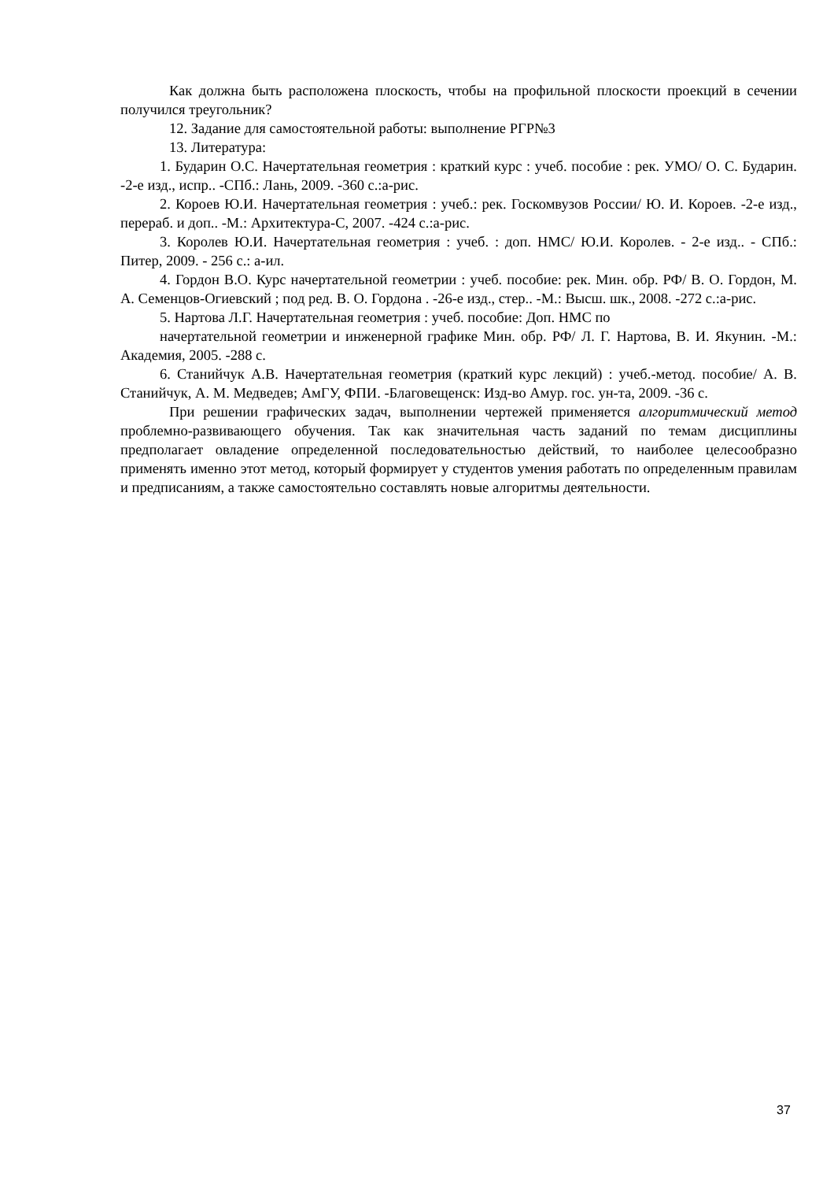Как должна быть расположена плоскость, чтобы на профильной плоскости проекций в сечении получился треугольник?
12. Задание для самостоятельной работы: выполнение РГР№3
13. Литература:
1. Бударин О.С. Начертательная геометрия : краткий курс : учеб. пособие : рек. УМО/ О. С. Бударин. -2-е изд., испр.. -СПб.: Лань, 2009. -360 с.:а-рис.
2. Короев Ю.И. Начертательная геометрия : учеб.: рек. Госкомвузов России/ Ю. И. Короев. -2-е изд., перераб. и доп.. -М.: Архитектура-С, 2007. -424 с.:а-рис.
3. Королев Ю.И. Начертательная геометрия : учеб. : доп. НМС/ Ю.И. Королев. - 2-е изд.. - СПб.: Питер, 2009. - 256 с.: а-ил.
4. Гордон В.О. Курс начертательной геометрии : учеб. пособие: рек. Мин. обр. РФ/ В. О. Гордон, М. А. Семенцов-Огиевский ; под ред. В. О. Гордона . -26-е изд., стер.. -М.: Высш. шк., 2008. -272 с.:а-рис.
5. Нартова Л.Г. Начертательная геометрия : учеб. пособие: Доп. НМС по
начертательной геометрии и инженерной графике Мин. обр. РФ/ Л. Г. Нартова, В. И. Якунин. -М.: Академия, 2005. -288 с.
6. Станийчук А.В. Начертательная геометрия (краткий курс лекций) : учеб.-метод. пособие/ А. В. Станийчук, А. М. Медведев; АмГУ, ФПИ. -Благовещенск: Изд-во Амур. гос. ун-та, 2009. -36 с.
При решении графических задач, выполнении чертежей применяется алгоритмический метод проблемно-развивающего обучения. Так как значительная часть заданий по темам дисциплины предполагает овладение определенной последовательностью действий, то наиболее целесообразно применять именно этот метод, который формирует у студентов умения работать по определенным правилам и предписаниям, а также самостоятельно составлять новые алгоритмы деятельности.
37